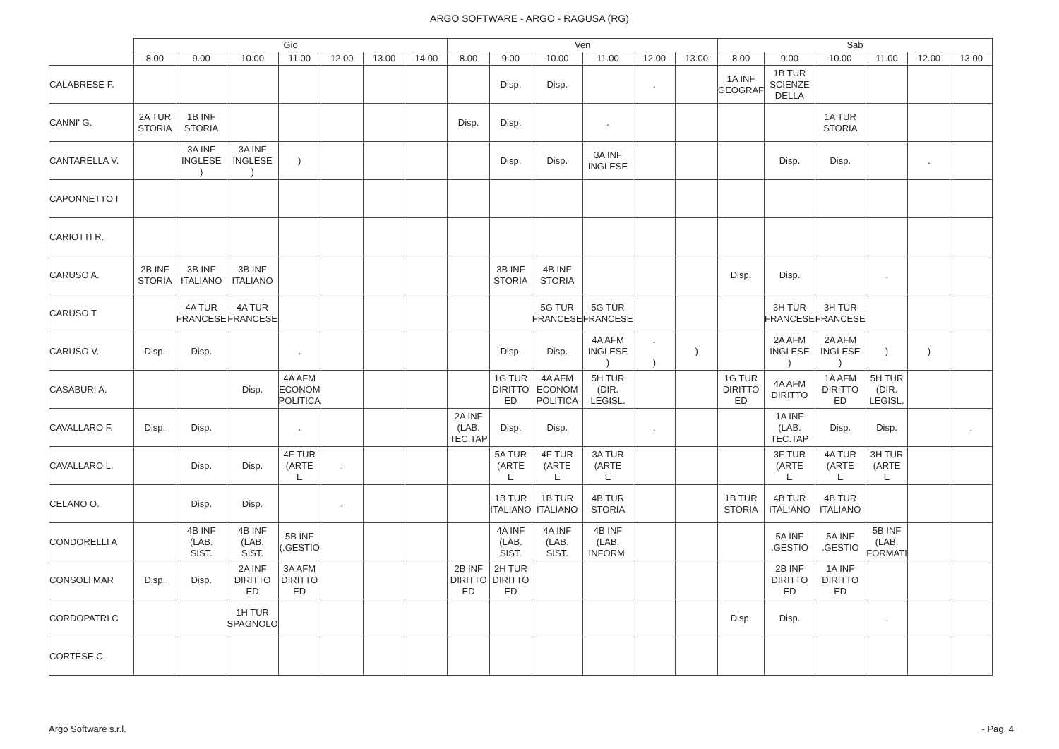ARGO SOFTWARE - ARGO - RAGUSA (RG)
| | Gio | | | | | | | Ven | | | | | | Sab | | | | | |
| --- | --- | --- | --- | --- | --- | --- | --- | --- | --- | --- | --- | --- | --- | --- | --- | --- | --- | --- | --- |
| | 8.00 | 9.00 | 10.00 | 11.00 | 12.00 | 13.00 | 14.00 | 8.00 | 9.00 | 10.00 | 11.00 | 12.00 | 13.00 | 8.00 | 9.00 | 10.00 | 11.00 | 12.00 | 13.00 |
| CALABRESE F. | | | | | | | | | Disp. | Disp. | | . | | 1A INF GEOGRAF | 1B TUR SCIENZE DELLA | | | | |
| CANNI' G. | 2A TUR STORIA | 1B INF STORIA | | | | | | Disp. | Disp. | | . | | | | | 1A TUR STORIA | | | |
| CANTARELLA V. | | 3A INF INGLESE ) | 3A INF INGLESE ) | ) | | | | | Disp. | Disp. | 3A INF INGLESE | | | | Disp. | Disp. | | . | |
| CAPONNETTO I | | | | | | | | | | | | | | | | | | | |
| CARIOTTI R. | | | | | | | | | | | | | | | | | | | |
| CARUSO A. | 2B INF STORIA | 3B INF ITALIANO | 3B INF ITALIANO | | | | | | 3B INF STORIA | 4B INF STORIA | | | | Disp. | Disp. | | . | | |
| CARUSO T. | | 4A TUR FRANCESE | 4A TUR FRANCESE | | | | | | | 5G TUR FRANCESE | 5G TUR FRANCESE | | | | 3H TUR FRANCESE | 3H TUR FRANCESE | | | |
| CARUSO V. | Disp. | Disp. | | . | | | | | Disp. | Disp. | 4A AFM INGLESE ) | . ) | ) | | 2A AFM INGLESE ) | 2A AFM INGLESE ) | ) | ) | |
| CASABURI A. | | | Disp. | 4A AFM ECONOM POLITICA | | | | | 1G TUR DIRITTO ED | 4A AFM ECONOM POLITICA | 5H TUR (DIR. LEGISL. | | | 1G TUR DIRITTO ED | 4A AFM DIRITTO | 1A AFM DIRITTO ED | 5H TUR (DIR. LEGISL. | | |
| CAVALLARO F. | Disp. | Disp. | | . | | | | 2A INF (LAB. TEC.TAP | Disp. | Disp. | | . | | | 1A INF (LAB. TEC.TAP | Disp. | Disp. | | . |
| CAVALLARO L. | | Disp. | Disp. | 4F TUR (ARTE E | . | | | | 5A TUR (ARTE E | 4F TUR (ARTE E | 3A TUR (ARTE E | | | | 3F TUR (ARTE E | 4A TUR (ARTE E | 3H TUR (ARTE E | | |
| CELANO O. | | Disp. | Disp. | | . | | | | 1B TUR ITALIANO | 1B TUR ITALIANO | 4B TUR STORIA | | | 1B TUR STORIA | 4B TUR ITALIANO | 4B TUR ITALIANO | | | |
| CONDORELLI A | | 4B INF (LAB. SIST. | 4B INF (LAB. SIST. | 5B INF (.GESTIO | | | | | 4A INF (LAB. SIST. | 4A INF (LAB. SIST. | 4B INF (LAB. INFORM. | | | | 5A INF .GESTIO | 5A INF .GESTIO | 5B INF (LAB. FORMATI | | |
| CONSOLI MAR | Disp. | Disp. | 2A INF DIRITTO ED | 3A AFM DIRITTO ED | | | | 2B INF DIRITTO ED | 2H TUR DIRITTO ED | | | | | | 2B INF DIRITTO ED | 1A INF DIRITTO ED | | | |
| CORDOPATRI C | | | 1H TUR SPAGNOLO | | | | | | | | | | | Disp. | Disp. | | . | | |
| CORTESE C. | | | | | | | | | | | | | | | | | | | |
Argo Software s.r.l. - Pag. 4